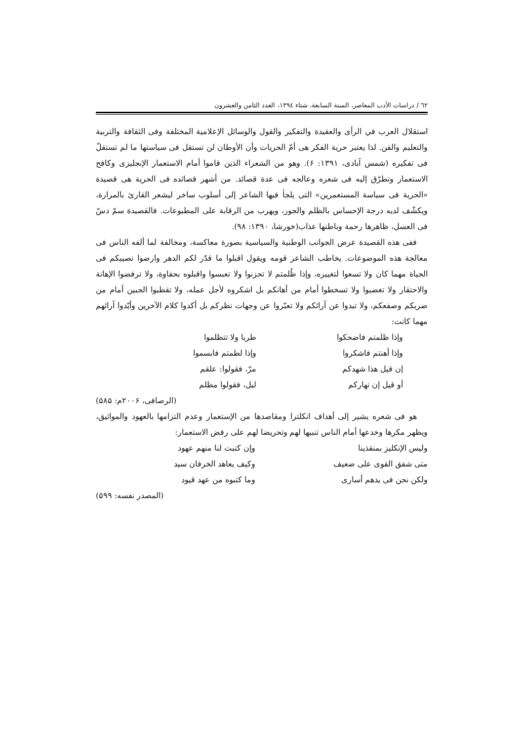٦٢ / دراسات الأدب المعاصر، السنة السابعة، شتاء ١٣٩٤، العدد الثامن والعشرون
استقلال العرب في الرأى والعقيدة والتفكير والقول والوسائل الإعلامية المختلفة وفى الثقافة والتربية والتعليم والفن. لذا يعتبر حرية الفكر هى أمّ الحريات وأن الأوطان لن تستقل فى سياستها ما لم تستقلّ فى تفكيره (شمس آبادى، ١٣٩١: ۶). وهو من الشعراء الذين قاموا أمام الاستعمار الإنجليزى وكافح الاستعمار وتطرّق إليه فى شعره وعالجه فى عدة قصائد. من أشهر قصائده فى الحرية هى قصيدة «الحرية فى سياسة المستعمرين» التى يلجأ فيها الشاعر إلى أسلوب ساخر ليشعر القارئ بالمرارة، ويكشّف لديه درجة الإحساس بالظلم والجور، ويهرب من الرقابة على المطبوعات. فالقصيدة سمّ دسّ فى العسل، ظاهرها رحمة وباطنها عذاب(خورشا، ١٣٩٠: ٩٨).
ففى هذه القصيدة عرض الجوانب الوطنية والسياسية بصورة معاكسة، ومخالفة لما ألفه الناس فى معالجة هذه الموضوعات. يخاطب الشاعر قومه ويقول اقبلوا ما قدّر لكم الدهر وارضوا نصيبكم فى الحياة مهما كان ولا تسعوا لتغييره، وإذا ظُلمتم لا تحزنوا ولا تعبسوا واقبلوه بحفاوة، ولا ترفضوا الإهانة والاحتقار ولا تغضبوا ولا تسخطوا أمام من أهانكم بل اشكروه لأجل عمله، ولا تقطبوا الجبين أمام من ضربكم وصفعكم، ولا تبدوا عن آرائكم ولا تعبّروا عن وجهات نظركم بل أكدوا كلام الآخرين وأيّدوا آرائهم مهما كانت:
وإذا ظلمتم فاضحكوا طربا ولا تتظلموا
وإذا أهنتم فاشكروا وإذا لطمتم فابسموا
إن قيل هذا شهدكم مرّ، فقولوا: علقم
أو قيل إن نهاركم ليل، فقولوا مظلم
(الرصافى، ٢٠٠۶م: ۵٨۵)
هو فى شعره يشير إلى أهداف انكلترا ومقاصدها من الإستعمار وعدم التزامها بالعهود والمواثيق، ويظهر مكرها وخدعها أمام الناس تنبيها لهم وتحريضا لهم على رفض الاستعمار:
وليس الإنكليز بمنقذينا وإن كتبت لنا منهم عهود
متى شفق القوى على ضعيف وكيف يعاهد الخرفان سيد
ولكن نحن فى يدهم أسارى وما كتبوه من عهد قيود
(المصدر نفسه: ۵٩٩)